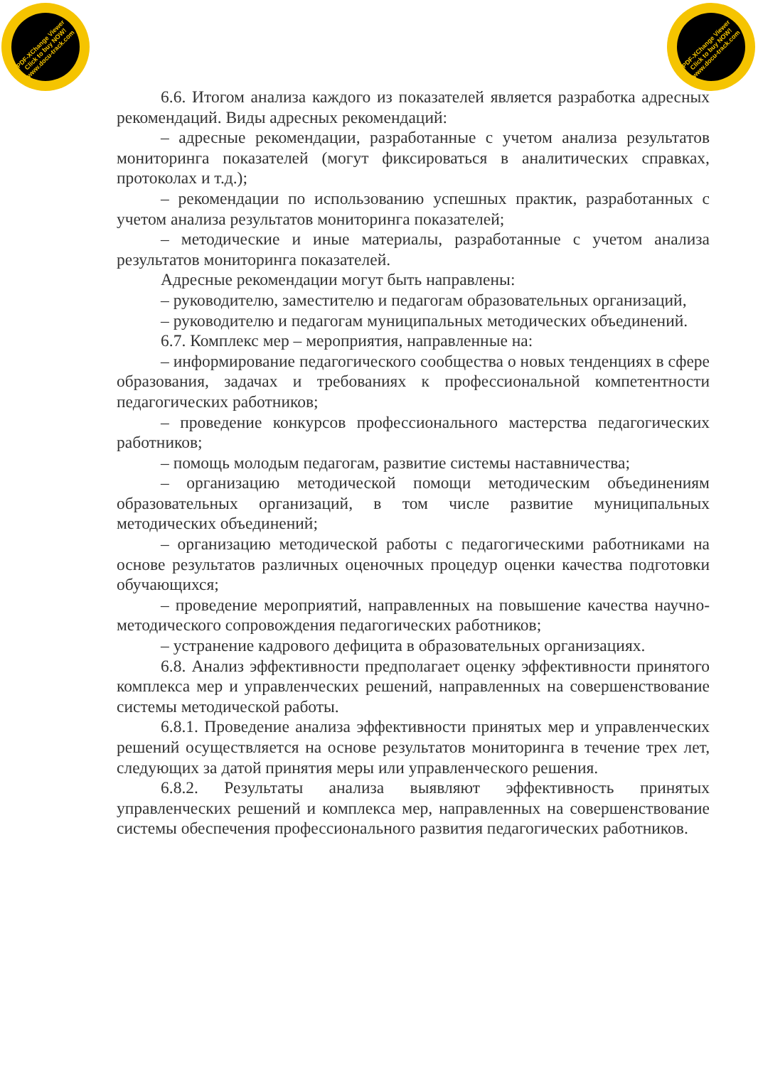PDF-XChange Viewer
Click to buy NOW!
www.docu-track.com
PDF-XChange Viewer
Click to buy NOW!
www.docu-track.com
6.6. Итогом анализа каждого из показателей является разработка адресных рекомендаций. Виды адресных рекомендаций:
– адресные рекомендации, разработанные с учетом анализа результатов мониторинга показателей (могут фиксироваться в аналитических справках, протоколах и т.д.);
– рекомендации по использованию успешных практик, разработанных с учетом анализа результатов мониторинга показателей;
– методические и иные материалы, разработанные с учетом анализа результатов мониторинга показателей.
Адресные рекомендации могут быть направлены:
– руководителю, заместителю и педагогам образовательных организаций,
– руководителю и педагогам муниципальных методических объединений.
6.7. Комплекс мер – мероприятия, направленные на:
– информирование педагогического сообщества о новых тенденциях в сфере образования, задачах и требованиях к профессиональной компетентности педагогических работников;
– проведение конкурсов профессионального мастерства педагогических работников;
– помощь молодым педагогам, развитие системы наставничества;
– организацию методической помощи методическим объединениям образовательных организаций, в том числе развитие муниципальных методических объединений;
– организацию методической работы с педагогическими работниками на основе результатов различных оценочных процедур оценки качества подготовки обучающихся;
– проведение мероприятий, направленных на повышение качества научно-методического сопровождения педагогических работников;
– устранение кадрового дефицита в образовательных организациях.
6.8. Анализ эффективности предполагает оценку эффективности принятого комплекса мер и управленческих решений, направленных на совершенствование системы методической работы.
6.8.1. Проведение анализа эффективности принятых мер и управленческих решений осуществляется на основе результатов мониторинга в течение трех лет, следующих за датой принятия меры или управленческого решения.
6.8.2. Результаты анализа выявляют эффективность принятых управленческих решений и комплекса мер, направленных на совершенствование системы обеспечения профессионального развития педагогических работников.